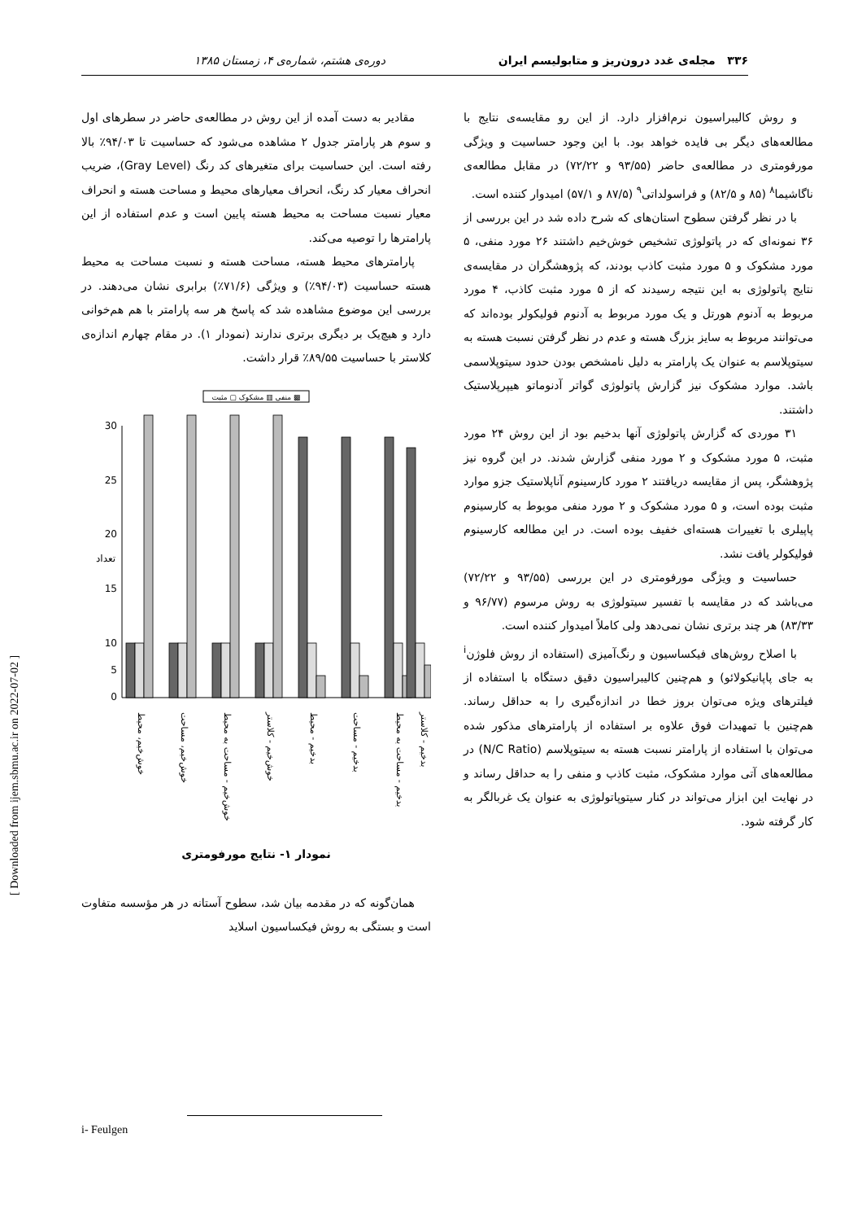۳۳۶ مجله‌ی غدد درون‌ریز و متابولیسم ایران دوره‌ی هشتم، شماره‌ی ۴، زمستان ۱۳۸۵
مقادیر به دست آمده از این روش در مطالعه‌ی حاضر در سطرهای اول و سوم هر پارامتر جدول ۲ مشاهده می‌شود که حساسیت تا ۹۴/۰۳٪ بالا رفته است. این حساسیت برای متغیرهای کد رنگ (Gray Level)، ضریب انحراف معیار کد رنگ، انحراف معیارهای محیط و مساحت هسته و انحراف معیار نسبت مساحت به محیط هسته پایین است و عدم استفاده از این پارامترها را توصیه می‌کند.
پارامترهای محیط هسته، مساحت هسته و نسبت مساحت به محیط هسته حساسیت (۹۴/۰۳٪) و ویژگی (۷۱/۶٪) برابری نشان می‌دهند. در بررسی این موضوع مشاهده شد که پاسخ هر سه پارامتر با هم هم‌خوانی دارد و هیچ‌یک بر دیگری برتری ندارند (نمودار ۱). در مقام چهارم اندازه‌ی کلاستر با حساسیت ۸۹/۵۵٪ قرار داشت.
منفی ▥ مشکوک ▢ مثبت ▩
30
25
20
15
10
0
5
تعداد
خوش‌خیم، محیط
خوش‌خیم، مساحت
خوش‌خیم - مساحت به محیط
خوش‌خیم - کلاستر
بدخیم - محیط
بدخیم - مساحت
بدخیم - مساحت به محیط
بدخیم - کلاستر
نمودار ۱- نتایج مورفومتری
همان‌گونه که در مقدمه بیان شد، سطوح آستانه در هر مؤسسه متفاوت است و بستگی به روش فیکساسیون اسلاید
و روش کالیبراسیون نرم‌افزار دارد. از این رو مقایسه‌ی نتایج با مطالعه‌های دیگر بی فایده خواهد بود. با این وجود حساسیت و ویژگی مورفومتری در مطالعه‌ی حاضر (۹۳/۵۵ و ۷۲/۲۲) در مقابل مطالعه‌ی ناگاشیما<sup>۸</sup> (۸۵ و ۸۲/۵) و فراسولداتی<sup>۹</sup> (۸۷/۵ و ۵۷/۱) امیدوار کننده است.
با در نظر گرفتن سطوح استان‌های که شرح داده شد در این بررسی از ۳۶ نمونه‌ای که در پاتولوژی تشخیص خوش‌خیم داشتند ۲۶ مورد منفی، ۵ مورد مشکوک و ۵ مورد مثبت کاذب بودند، که پژوهشگران در مقایسه‌ی نتایج پاتولوژی به این نتیجه رسیدند که از ۵ مورد مثبت کاذب، ۴ مورد مربوط به آدنوم هورتل و یک مورد مربوط به آدنوم فولیکولر بوده‌اند که می‌توانند مربوط به سایز بزرگ هسته و عدم در نظر گرفتن نسبت هسته به سیتوپلاسم به عنوان یک پارامتر به دلیل نامشخص بودن حدود سیتوپلاسمی باشد. موارد مشکوک نیز گزارش پاتولوژی گواتر آدنوماتو هیپرپلاستیک داشتند.
۳۱ موردی که گزارش پاتولوژی آنها بدخیم بود از این روش ۲۴ مورد مثبت، ۵ مورد مشکوک و ۲ مورد منفی گزارش شدند. در این گروه نیز پژوهشگر، پس از مقایسه دریافتند ۲ مورد کارسینوم آناپلاستیک جزو موارد مثبت بوده است، و ۵ مورد مشکوک و ۲ مورد منفی موبوط به کارسینوم پاپیلری با تغییرات هسته‌ای خفیف بوده است. در این مطالعه کارسینوم فولیکولر یافت نشد.
حساسیت و ویژگی مورفومتری در این بررسی (۹۳/۵۵ و ۷۲/۲۲) می‌باشد که در مقایسه با تفسیر سیتولوژی به روش مرسوم (۹۶/۷۷ و ۸۳/۳۳) هر چند برتری نشان نمی‌دهد ولی کاملاً امیدوار کننده است.
با اصلاح روش‌های فیکساسیون و رنگ‌آمیزی (استفاده از روش فلوژن<sup>i</sup> به جای پاپانیکولائو) و هم‌چنین کالیبراسیون دقیق دستگاه با استفاده از فیلترهای ویژه می‌توان بروز خطا در اندازه‌گیری را به حداقل رساند. هم‌چنین با تمهیدات فوق علاوه بر استفاده از پارامترهای مذکور شده می‌توان با استفاده از پارامتر نسبت هسته به سیتوپلاسم (N/C Ratio) در مطالعه‌های آتی موارد مشکوک، مثبت کاذب و منفی را به حداقل رساند و در نهایت این ابزار می‌تواند در کنار سیتوپاتولوژی به عنوان یک غربالگر به کار گرفته شود.
i- Feulgen
[ Downloaded from ijem.sbmu.ac.ir on 2022-07-02 ]